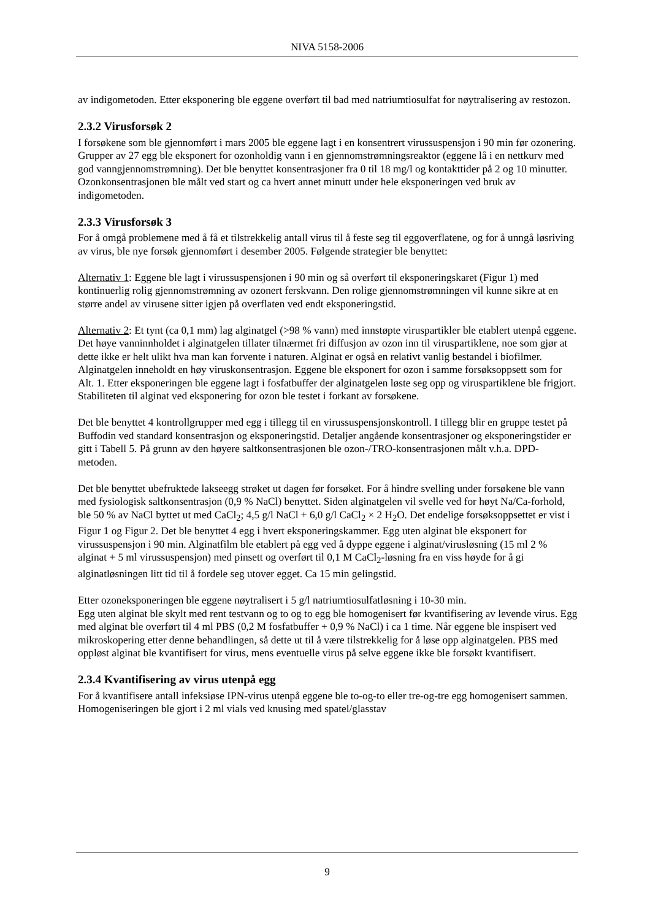NIVA 5158-2006
av indigometoden. Etter eksponering ble eggene overført til bad med natriumtiosulfat for nøytralisering av restozon.
2.3.2 Virusforsøk 2
I forsøkene som ble gjennomført i mars 2005 ble eggene lagt i en konsentrert virussuspensjon i 90 min før ozonering. Grupper av 27 egg ble eksponert for ozonholdig vann i en gjennomstrømningsreaktor (eggene lå i en nettkurv med god vanngjennomstrømning). Det ble benyttet konsentrasjoner fra 0 til 18 mg/l og kontakttider på 2 og 10 minutter. Ozonkonsentrasjonen ble målt ved start og ca hvert annet minutt under hele eksponeringen ved bruk av indigometoden.
2.3.3 Virusforsøk 3
For å omgå problemene med å få et tilstrekkelig antall virus til å feste seg til eggoverflatene, og for å unngå løsriving av virus, ble nye forsøk gjennomført i desember 2005. Følgende strategier ble benyttet:
Alternativ 1: Eggene ble lagt i virussuspensjonen i 90 min og så overført til eksponeringskaret (Figur 1) med kontinuerlig rolig gjennomstrømning av ozonert ferskvann. Den rolige gjennomstrømningen vil kunne sikre at en større andel av virusene sitter igjen på overflaten ved endt eksponeringstid.
Alternativ 2: Et tynt (ca 0,1 mm) lag alginatgel (>98 % vann) med innstøpte viruspartikler ble etablert utenpå eggene. Det høye vanninnholdet i alginatgelen tillater tilnærmet fri diffusjon av ozon inn til viruspartiklene, noe som gjør at dette ikke er helt ulikt hva man kan forvente i naturen. Alginat er også en relativt vanlig bestandel i biofilmer. Alginatgelen inneholdt en høy viruskonsentrasjon. Eggene ble eksponert for ozon i samme forsøksoppsett som for Alt. 1. Etter eksponeringen ble eggene lagt i fosfatbuffer der alginatgelen løste seg opp og viruspartiklene ble frigjort. Stabiliteten til alginat ved eksponering for ozon ble testet i forkant av forsøkene.
Det ble benyttet 4 kontrollgrupper med egg i tillegg til en virussuspensjonskontroll. I tillegg blir en gruppe testet på Buffodin ved standard konsentrasjon og eksponeringstid. Detaljer angående konsentrasjoner og eksponeringstider er gitt i Tabell 5. På grunn av den høyere saltkonsentrasjonen ble ozon-/TRO-konsentrasjonen målt v.h.a. DPD-metoden.
Det ble benyttet ubefruktede lakseegg strøket ut dagen før forsøket. For å hindre svelling under forsøkene ble vann med fysiologisk saltkonsentrasjon (0,9 % NaCl) benyttet. Siden alginatgelen vil svelle ved for høyt Na/Ca-forhold, ble 50 % av NaCl byttet ut med CaCl<sub>2</sub>; 4,5 g/l NaCl + 6,0 g/l CaCl<sub>2</sub> × 2 H<sub>2</sub>O. Det endelige forsøksoppsettet er vist i Figur 1 og Figur 2. Det ble benyttet 4 egg i hvert eksponeringskammer. Egg uten alginat ble eksponert for virussuspensjon i 90 min. Alginatfilm ble etablert på egg ved å dyppe eggene i alginat/virusløsning (15 ml 2 % alginat + 5 ml virussuspensjon) med pinsett og overført til 0,1 M CaCl<sub>2</sub>-løsning fra en viss høyde for å gi alginatløsningen litt tid til å fordele seg utover egget. Ca 15 min gelingstid.
Etter ozoneksponeringen ble eggene nøytralisert i 5 g/l natriumtiosulfatløsning i 10-30 min.
Egg uten alginat ble skylt med rent testvann og to og to egg ble homogenisert før kvantifisering av levende virus. Egg med alginat ble overført til 4 ml PBS (0,2 M fosfatbuffer + 0,9 % NaCl) i ca 1 time. Når eggene ble inspisert ved mikroskopering etter denne behandlingen, så dette ut til å være tilstrekkelig for å løse opp alginatgelen. PBS med oppløst alginat ble kvantifisert for virus, mens eventuelle virus på selve eggene ikke ble forsøkt kvantifisert.
2.3.4 Kvantifisering av virus utenpå egg
For å kvantifisere antall infeksiøse IPN-virus utenpå eggene ble to-og-to eller tre-og-tre egg homogenisert sammen. Homogeniseringen ble gjort i 2 ml vials ved knusing med spatel/glasstav
9